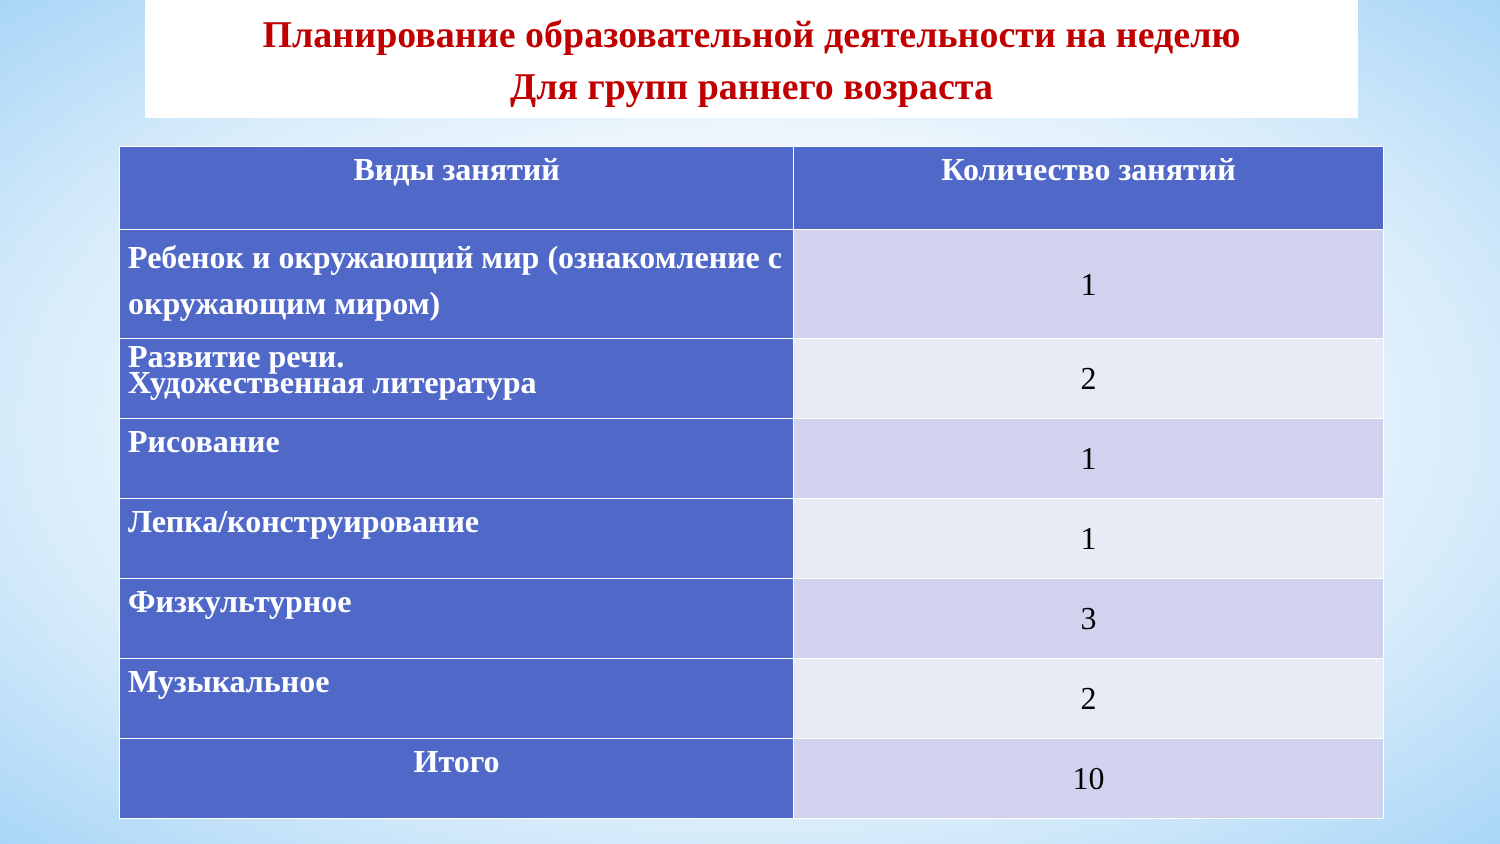Планирование образовательной деятельности на неделю
Для групп раннего возраста
| Виды занятий | Количество занятий |
| --- | --- |
| Ребенок и окружающий мир (ознакомление с окружающим миром) | 1 |
| Развитие речи. Художественная литература | 2 |
| Рисование | 1 |
| Лепка/конструирование | 1 |
| Физкультурное | 3 |
| Музыкальное | 2 |
| Итого | 10 |